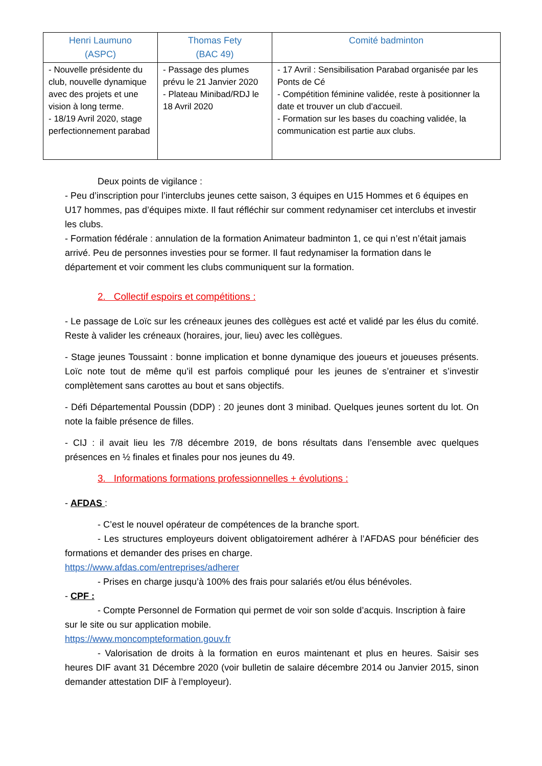| Henri Laumuno (ASPC) | Thomas Fety (BAC 49) | Comité badminton |
| --- | --- | --- |
| - Nouvelle présidente du club, nouvelle dynamique avec des projets et une vision à long terme. - 18/19 Avril 2020, stage perfectionnement parabad | - Passage des plumes prévu le 21 Janvier 2020 - Plateau Minibad/RDJ le 18 Avril 2020 | - 17 Avril : Sensibilisation Parabad organisée par les Ponts de Cé - Compétition féminine validée, reste à positionner la date et trouver un club d’accueil. - Formation sur les bases du coaching validée, la communication est partie aux clubs. |
Deux points de vigilance :
- Peu d’inscription pour l’interclubs jeunes cette saison, 3 équipes en U15 Hommes et 6 équipes en U17 hommes, pas d’équipes mixte. Il faut réfléchir sur comment redynamiser cet interclubs et investir les clubs.
- Formation fédérale : annulation de la formation Animateur badminton 1, ce qui n’est n’était jamais arrivé. Peu de personnes investies pour se former. Il faut redynamiser la formation dans le département et voir comment les clubs communiquent sur la formation.
2. Collectif espoirs et compétitions :
- Le passage de Loïc sur les créneaux jeunes des collègues est acté et validé par les élus du comité. Reste à valider les créneaux (horaires, jour, lieu) avec les collègues.
- Stage jeunes Toussaint : bonne implication et bonne dynamique des joueurs et joueuses présents. Loïc note tout de même qu’il est parfois compliqué pour les jeunes de s’entrainer et s’investir complètement sans carottes au bout et sans objectifs.
- Défi Départemental Poussin (DDP) : 20 jeunes dont 3 minibad. Quelques jeunes sortent du lot. On note la faible présence de filles.
- CIJ : il avait lieu les 7/8 décembre 2019, de bons résultats dans l’ensemble avec quelques présences en ½ finales et finales pour nos jeunes du 49.
3. Informations formations professionnelles + évolutions :
- AFDAS :
- C’est le nouvel opérateur de compétences de la branche sport.
- Les structures employeurs doivent obligatoirement adhérer à l’AFDAS pour bénéficier des formations et demander des prises en charge.
https://www.afdas.com/entreprises/adherer
- Prises en charge jusqu’à 100% des frais pour salariés et/ou élus bénévoles.
- CPF :
- Compte Personnel de Formation qui permet de voir son solde d’acquis. Inscription à faire sur le site ou sur application mobile.
https://www.moncompteformation.gouv.fr
- Valorisation de droits à la formation en euros maintenant et plus en heures. Saisir ses heures DIF avant 31 Décembre 2020 (voir bulletin de salaire décembre 2014 ou Janvier 2015, sinon demander attestation DIF à l’employeur).